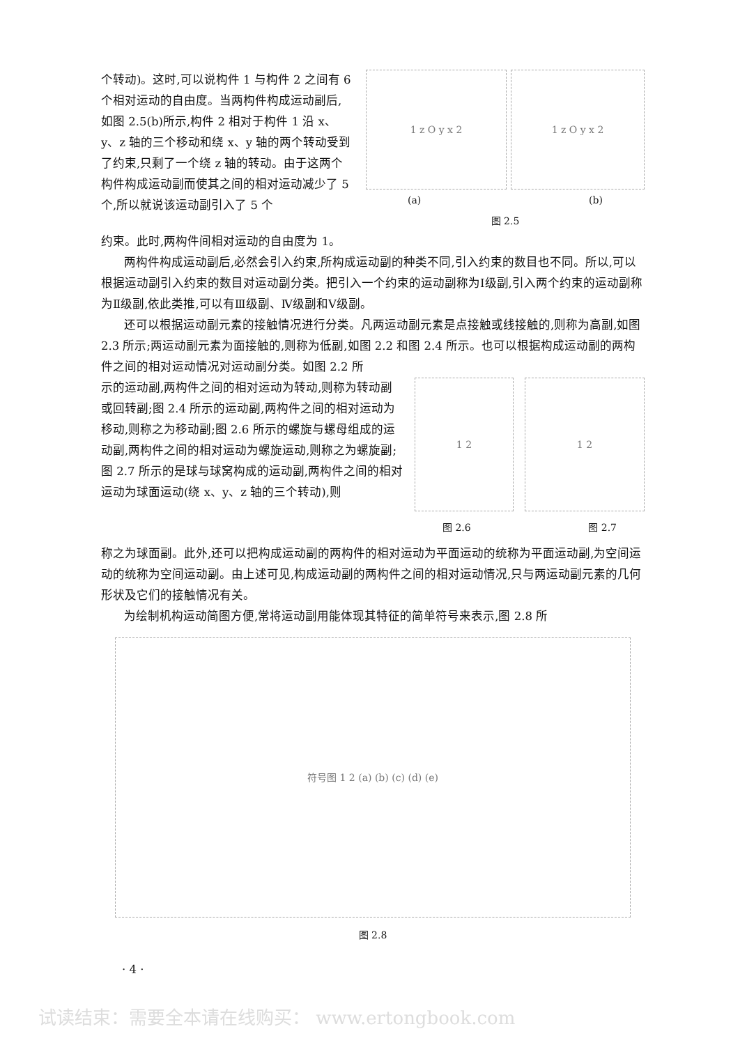个转动)。这时,可以说构件 1 与构件 2 之间有 6 个相对运动的自由度。当两构件构成运动副后,如图 2.5(b)所示,构件 2 相对于构件 1 沿 x、y、z 轴的三个移动和绕 x、y 轴的两个转动受到了约束,只剩了一个绕 z 轴的转动。由于这两个构件构成运动副而使其之间的相对运动减少了 5 个,所以就说该运动副引入了 5 个
1 z O y x 2 1 z O y x 2
(a) (b)
图 2.5
约束。此时,两构件间相对运动的自由度为 1。
两构件构成运动副后,必然会引入约束,所构成运动副的种类不同,引入约束的数目也不同。所以,可以根据运动副引入约束的数目对运动副分类。把引入一个约束的运动副称为Ⅰ级副,引入两个约束的运动副称为Ⅱ级副,依此类推,可以有Ⅲ级副、Ⅳ级副和Ⅴ级副。
还可以根据运动副元素的接触情况进行分类。凡两运动副元素是点接触或线接触的,则称为高副,如图 2.3 所示;两运动副元素为面接触的,则称为低副,如图 2.2 和图 2.4 所示。也可以根据构成运动副的两构件之间的相对运动情况对运动副分类。如图 2.2 所
示的运动副,两构件之间的相对运动为转动,则称为转动副或回转副;图 2.4 所示的运动副,两构件之间的相对运动为移动,则称之为移动副;图 2.6 所示的螺旋与螺母组成的运动副,两构件之间的相对运动为螺旋运动,则称之为螺旋副;图 2.7 所示的是球与球窝构成的运动副,两构件之间的相对运动为球面运动(绕 x、y、z 轴的三个转动),则
1 2 1 2
图 2.6 图 2.7
称之为球面副。此外,还可以把构成运动副的两构件的相对运动为平面运动的统称为平面运动副,为空间运动的统称为空间运动副。由上述可见,构成运动副的两构件之间的相对运动情况,只与两运动副元素的几何形状及它们的接触情况有关。
为绘制机构运动简图方便,常将运动副用能体现其特征的简单符号来表示,图 2.8 所
符号图 1 2 (a) (b) (c) (d) (e)
图 2.8
· 4 ·
试读结束：需要全本请在线购买： www.ertongbook.com